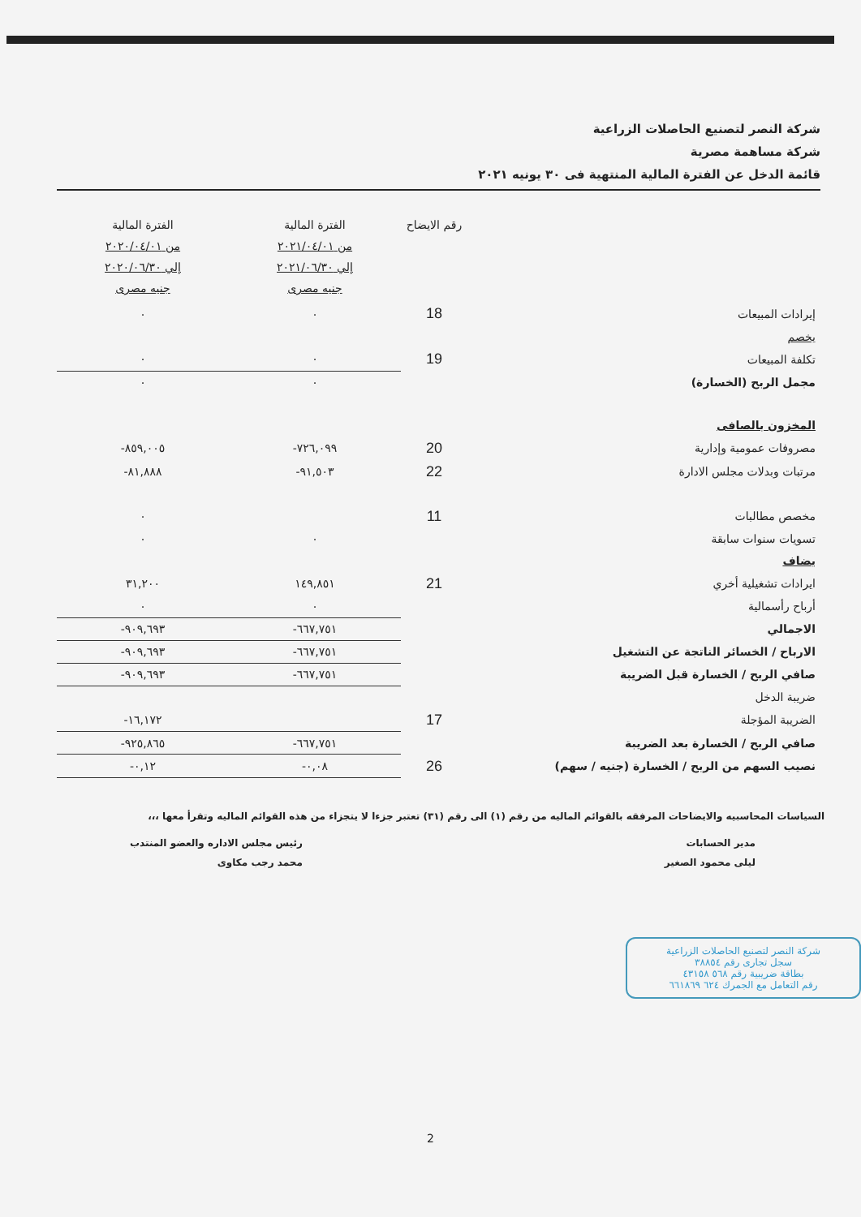شركة النصر لتصنيع الحاصلات الزراعية
شركة مساهمة مصرية
قائمة الدخل عن الفترة المالية المنتهية فى ٣٠ يونيه ٢٠٢١
| | رقم الايضاح | الفترة المالية من ٢٠٢١/٠٤/٠١ إلي ٢٠٢١/٠٦/٣٠ جنيه مصرى | الفترة المالية من ٢٠٢٠/٠٤/٠١ إلي ٢٠٢٠/٠٦/٣٠ جنيه مصرى |
| --- | --- | --- | --- |
| إيرادات المبيعات | 18 | ٠ | ٠ |
| يخصم | | | |
| تكلفة المبيعات | 19 | ٠ | ٠ |
| مجمل الربح (الخسارة) | | ٠ | ٠ |
| المخزون بالصافى | | | |
| مصروفات عمومية وإدارية | 20 | ٧٢٦,٠٩٩- | ٨٥٩,٠٠٥- |
| مرتبات وبدلات مجلس الادارة | 22 | ٩١,٥٠٣- | ٨١,٨٨٨- |
| مخصص مطالبات | 11 | | ٠ |
| تسويات سنوات سابقة | | ٠ | ٠ |
| يضاف | | | |
| ايرادات تشغيلية أخري | 21 | ١٤٩,٨٥١ | ٣١,٢٠٠ |
| أرباح رأسمالية | | ٠ | ٠ |
| الاجمالي | | ٦٦٧,٧٥١- | ٩٠٩,٦٩٣- |
| الارباح / الخسائر الناتجة عن التشغيل | | ٦٦٧,٧٥١- | ٩٠٩,٦٩٣- |
| صافي الربح / الخسارة قبل الضريبة | | ٦٦٧,٧٥١- | ٩٠٩,٦٩٣- |
| ضريبة الدخل | | | |
| الضريبة المؤجلة | 17 | | ١٦,١٧٢- |
| صافي الربح / الخسارة بعد الضريبة | | ٦٦٧,٧٥١- | ٩٢٥,٨٦٥- |
| نصيب السهم من الربح / الخسارة (جنيه / سهم) | 26 | ٠,٠٨- | ٠,١٢- |
السياسات المحاسبيه والايضاحات المرفقه بالقوائم الماليه من رقم (١) الى رقم (٣١) تعتبر جزءا لا يتجزاء من هذه القوائم الماليه وتقرأ معها ،،،
مدير الحسابات
ليلى محمود الصغير
رئيس مجلس الاداره والعضو المنتدب
محمد رجب مكاوى
شركة النصر لتصنيع الحاصلات الزراعية
سجل تجارى رقم ٣٨٨٥٤
بطاقة ضريبية رقم ٥٦٨ ٤٣١٥٨
رقم التعامل مع الجمرك ٦٢٤ ٦٦١٨٦٩
2